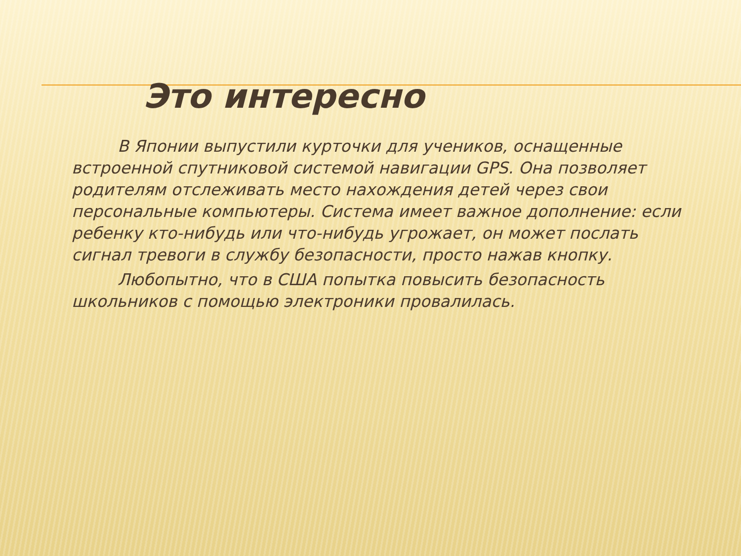Это интересно
В Японии выпустили курточки для учеников, оснащенные встроенной спутниковой системой навигации GPS. Она позволяет родителям отслеживать место нахождения детей через свои персональные компьютеры. Система имеет важное дополнение: если ребенку кто-нибудь или что-нибудь угрожает, он может послать сигнал тревоги в службу безопасности, просто нажав кнопку.
Любопытно, что в США попытка повысить безопасность школьников с помощью электроники провалилась.